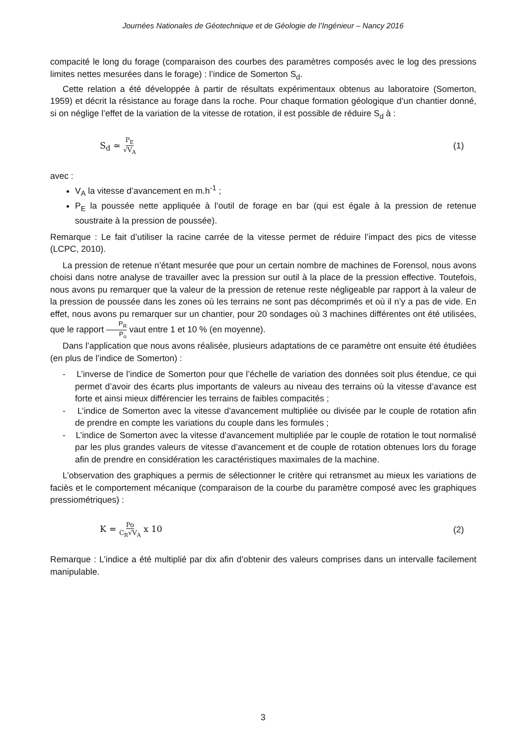Journées Nationales de Géotechnique et de Géologie de l’Ingénieur – Nancy 2016
compacité le long du forage (comparaison des courbes des paramètres composés avec le log des pressions limites nettes mesurées dans le forage) : l’indice de Somerton S<sub>d</sub>.
Cette relation a été développée à partir de résultats expérimentaux obtenus au laboratoire (Somerton, 1959) et décrit la résistance au forage dans la roche. Pour chaque formation géologique d’un chantier donné, si on néglige l’effet de la variation de la vitesse de rotation, il est possible de réduire S<sub>d</sub> à :
S<sub>d</sub> ≃ P<sub>E</sub> √V<sub>A</sub> (1)
avec :
V<sub>A</sub> la vitesse d’avancement en m.h<sup>-1</sup> ;
P<sub>E</sub> la poussée nette appliquée à l’outil de forage en bar (qui est égale à la pression de retenue soustraite à la pression de poussée).
Remarque : Le fait d’utiliser la racine carrée de la vitesse permet de réduire l’impact des pics de vitesse (LCPC, 2010).
La pression de retenue n’étant mesurée que pour un certain nombre de machines de Forensol, nous avons choisi dans notre analyse de travailler avec la pression sur outil à la place de la pression effective. Toutefois, nous avons pu remarquer que la valeur de la pression de retenue reste négligeable par rapport à la valeur de la pression de poussée dans les zones où les terrains ne sont pas décomprimés et où il n’y a pas de vide. En effet, nous avons pu remarquer sur un chantier, pour 20 sondages où 3 machines différentes ont été utilisées, que le rapport P<sub>R</sub> P<sub>o</sub> vaut entre 1 et 10 % (en moyenne).
Dans l’application que nous avons réalisée, plusieurs adaptations de ce paramètre ont ensuite été étudiées (en plus de l’indice de Somerton) :
- L’inverse de l’indice de Somerton pour que l’échelle de variation des données soit plus étendue, ce qui permet d’avoir des écarts plus importants de valeurs au niveau des terrains où la vitesse d’avance est forte et ainsi mieux différencier les terrains de faibles compacités ;
- L’indice de Somerton avec la vitesse d’avancement multipliée ou divisée par le couple de rotation afin de prendre en compte les variations du couple dans les formules ;
- L’indice de Somerton avec la vitesse d’avancement multipliée par le couple de rotation le tout normalisé par les plus grandes valeurs de vitesse d’avancement et de couple de rotation obtenues lors du forage afin de prendre en considération les caractéristiques maximales de la machine.
L’observation des graphiques a permis de sélectionner le critère qui retransmet au mieux les variations de faciès et le comportement mécanique (comparaison de la courbe du paramètre composé avec les graphiques pressiométriques) :
K = Po C<sub>R</sub>√V<sub>A</sub> x 10 (2)
Remarque : L’indice a été multiplié par dix afin d’obtenir des valeurs comprises dans un intervalle facilement manipulable.
3